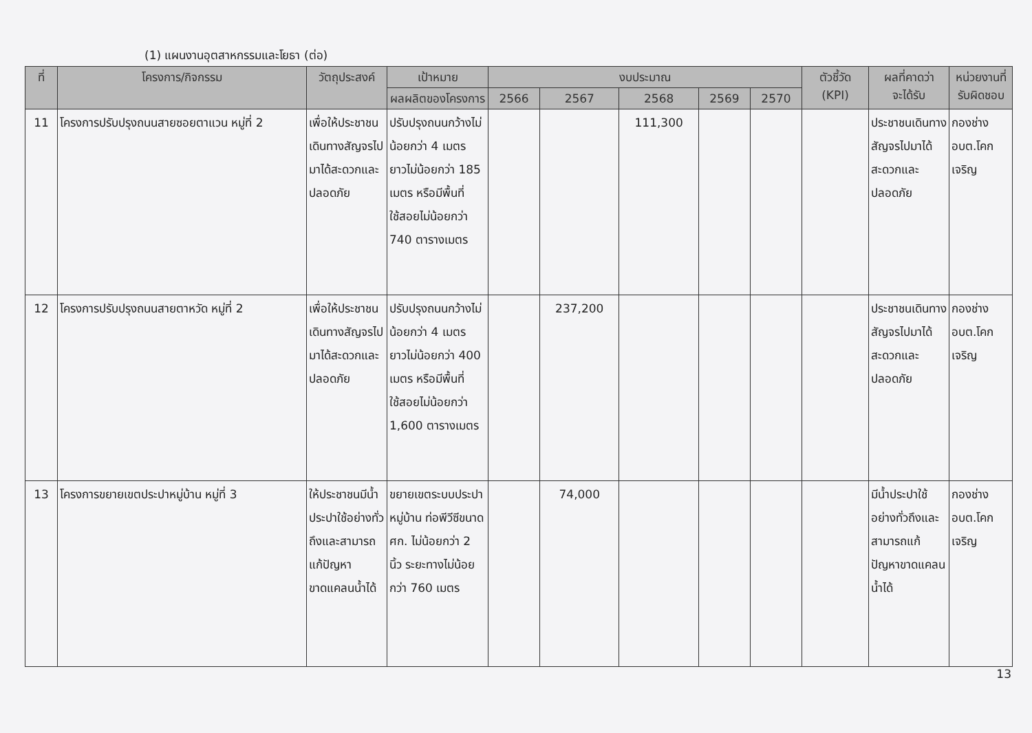(1) แผนงานอุตสาหกรรมและโยธา (ต่อ)
| ที่ | โครงการ/กิจกรรม | วัตถุประสงค์ | เป้าหมาย | งบประมาณ | | | | | ตัวชี้วัด (KPI) | ผลที่คาดว่า จะได้รับ | หน่วยงานที่ รับผิดชอบ |
| --- | --- | --- | --- | --- | --- | --- | --- | --- | --- | --- | --- |
| | | | ผลผลิตของโครงการ | 2566 | 2567 | 2568 | 2569 | 2570 | | | |
| 11 | โครงการปรับปรุงถนนสายซอยตาแวน หมู่ที่ 2 | เพื่อให้ประชาชนเดินทางสัญจรไปมาได้สะดวกและปลอดภัย | ปรับปรุงถนนกว้างไม่น้อยกว่า 4 เมตร ยาวไม่น้อยกว่า 185 เมตร หรือมีพื้นที่ใช้สอยไม่น้อยกว่า 740 ตารางเมตร | | | 111,300 | | | | ประชาชนเดินทางสัญจรไปมาได้สะดวกและปลอดภัย | กองช่าง อบต.โคกเจริญ |
| 12 | โครงการปรับปรุงถนนสายตาหวัด หมู่ที่ 2 | เพื่อให้ประชาชนเดินทางสัญจรไปมาได้สะดวกและปลอดภัย | ปรับปรุงถนนกว้างไม่น้อยกว่า 4 เมตร ยาวไม่น้อยกว่า 400 เมตร หรือมีพื้นที่ใช้สอยไม่น้อยกว่า 1,600 ตารางเมตร | | 237,200 | | | | | ประชาชนเดินทางสัญจรไปมาได้สะดวกและปลอดภัย | กองช่าง อบต.โคกเจริญ |
| 13 | โครงการขยายเขตประปาหมู่บ้าน หมู่ที่ 3 | ให้ประชาชนมีน้ำประปาใช้อย่างทั่วถึงและสามารถแก้ปัญหาขาดแคลนน้ำได้ | ขยายเขตระบบประปาหมู่บ้าน ท่อพีวีซีขนาด ศก. ไม่น้อยกว่า 2 นิ้ว ระยะทางไม่น้อยกว่า 760 เมตร | | 74,000 | | | | | มีน้ำประปาใช้อย่างทั่วถึงและสามารถแก้ปัญหาขาดแคลนน้ำได้ | กองช่าง อบต.โคกเจริญ |
13